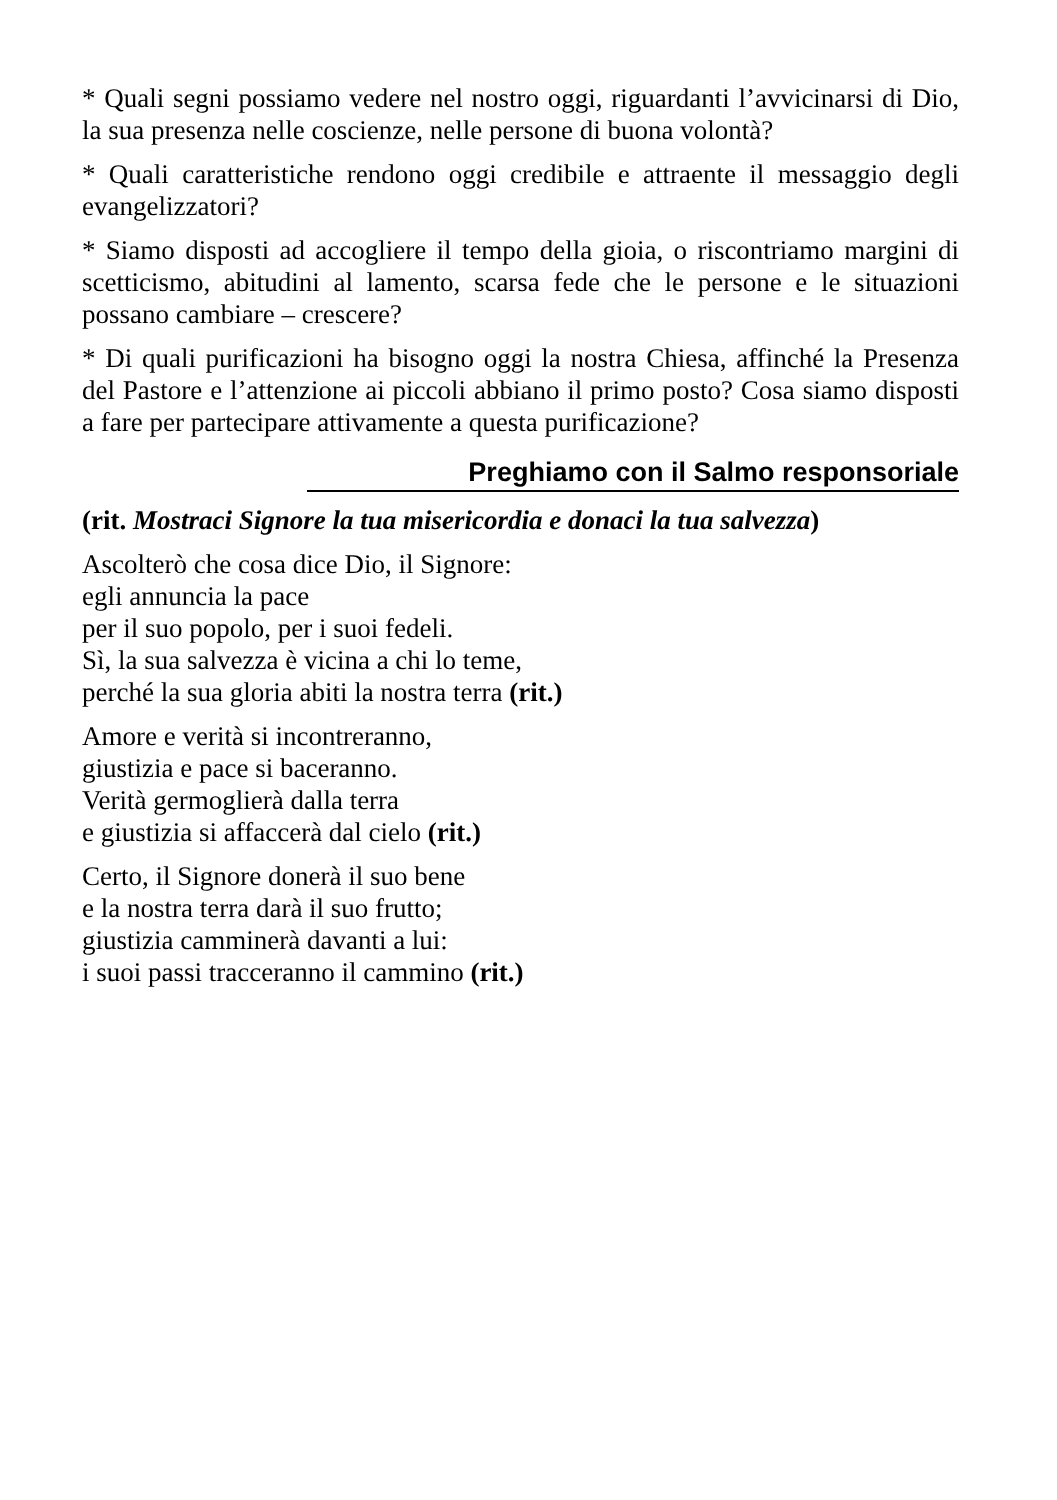* Quali segni possiamo vedere nel nostro oggi, riguardanti l’avvicinarsi di Dio, la sua presenza nelle coscienze, nelle persone di buona volontà?
* Quali caratteristiche rendono oggi credibile e attraente il messaggio degli evangelizzatori?
* Siamo disposti ad accogliere il tempo della gioia, o riscontriamo margini di scetticismo, abitudini al lamento, scarsa fede che le persone e le situazioni possano cambiare – crescere?
* Di quali purificazioni ha bisogno oggi la nostra Chiesa, affinché la Presenza del Pastore e l’attenzione ai piccoli abbiano il primo posto? Cosa siamo disposti a fare per partecipare attivamente a questa purificazione?
Preghiamo con il Salmo responsoriale
(rit. Mostraci Signore la tua misericordia e donaci la tua salvezza)
Ascolterò che cosa dice Dio, il Signore:
egli annuncia la pace
per il suo popolo, per i suoi fedeli.
Sì, la sua salvezza è vicina a chi lo teme,
perché la sua gloria abiti la nostra terra (rit.)
Amore e verità si incontreranno,
giustizia e pace si baceranno.
Verità germoglierà dalla terra
e giustizia si affaccerà dal cielo (rit.)
Certo, il Signore donerà il suo bene
e la nostra terra darà il suo frutto;
giustizia camminerà davanti a lui:
i suoi passi tracceranno il cammino (rit.)